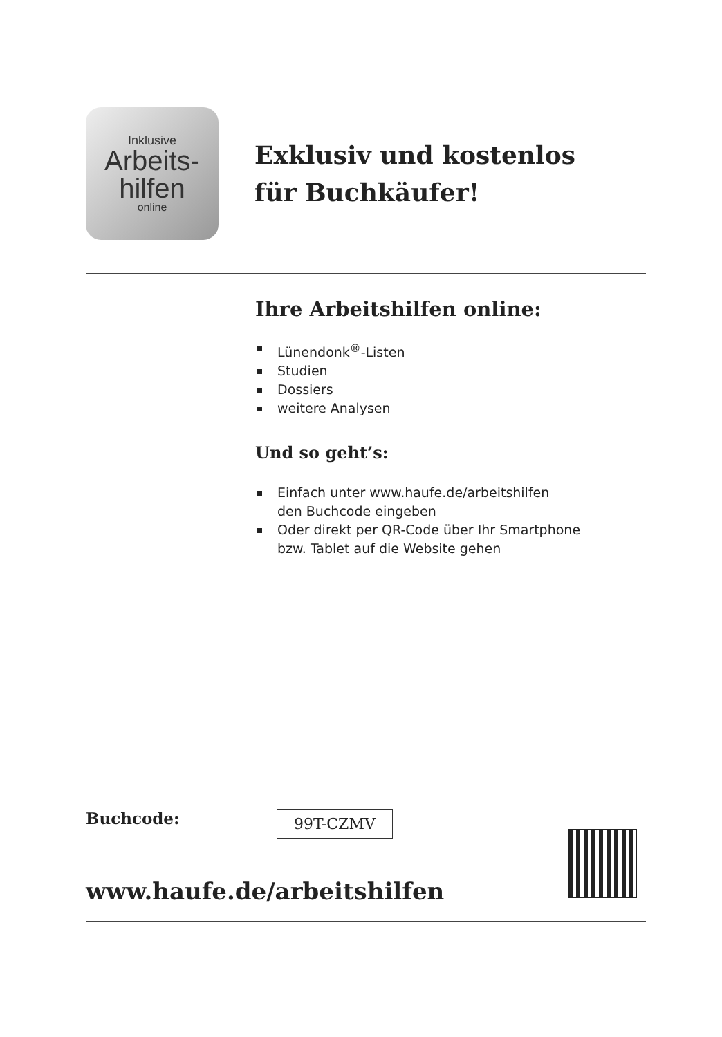Inklusive
Arbeits-
hilfen
online
Exklusiv und kostenlos
für Buchkäufer!
Ihre Arbeitshilfen online:
Lünendonk<sup>®</sup>-Listen
Studien
Dossiers
weitere Analysen
Und so geht’s:
Einfach unter www.haufe.de/arbeitshilfen
den Buchcode eingeben
Oder direkt per QR-Code über Ihr Smartphone
bzw. Tablet auf die Website gehen
Buchcode:
99T-CZMV
www.haufe.de/arbeitshilfen